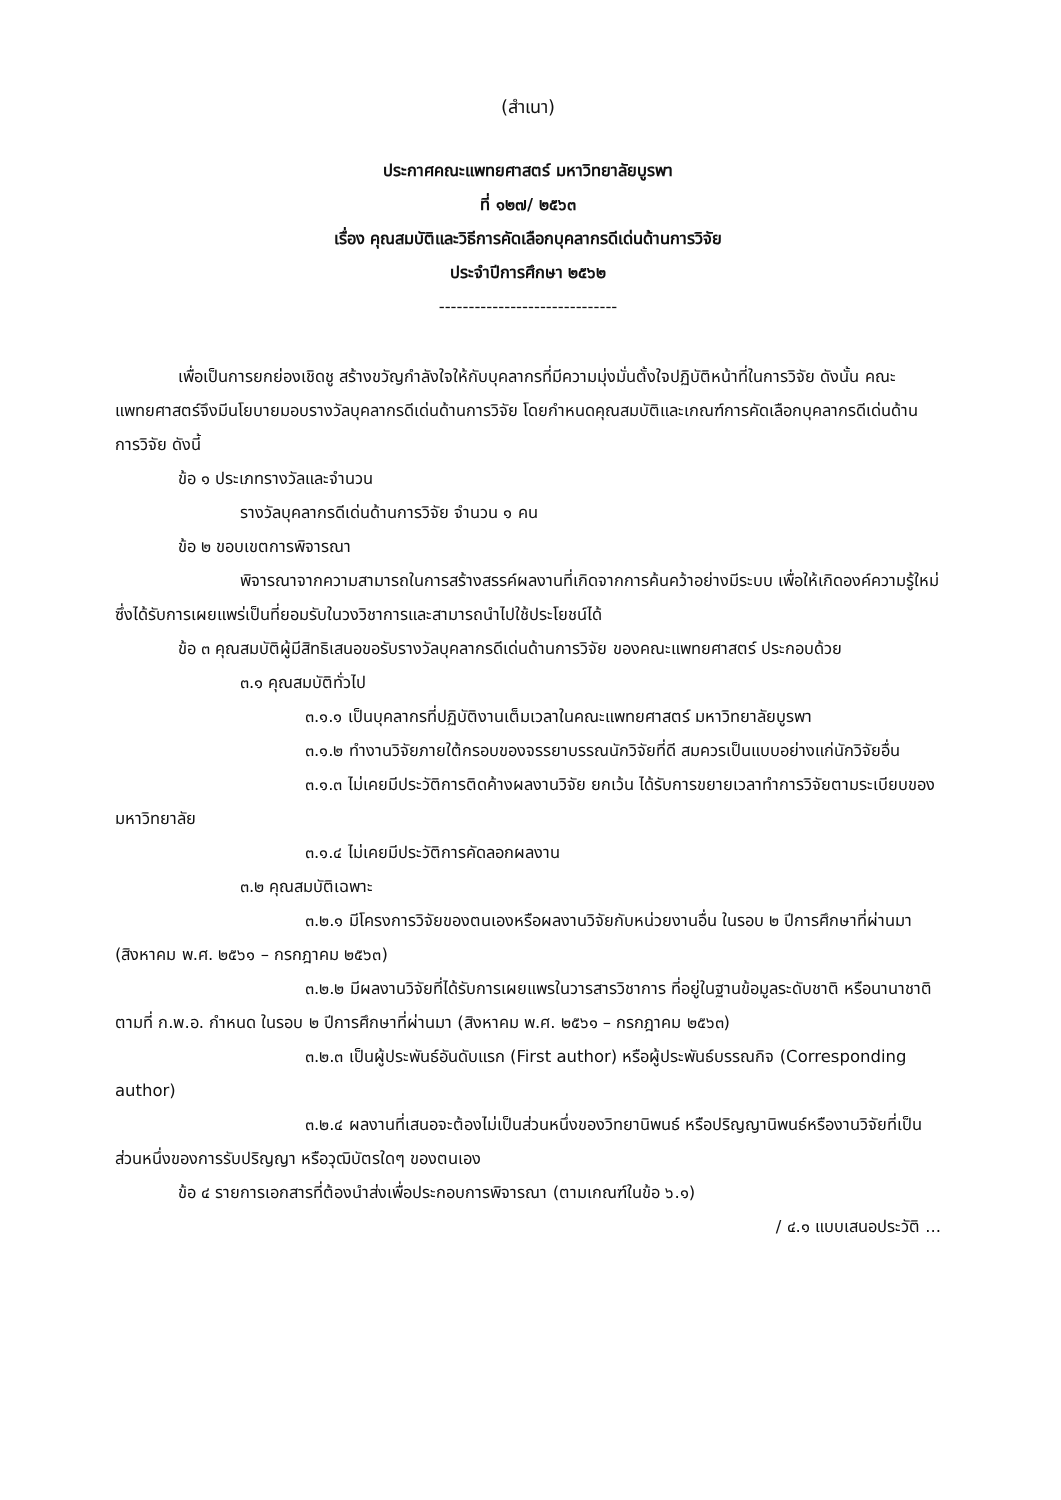(สำเนา)
ประกาศคณะแพทยศาสตร์ มหาวิทยาลัยบูรพา
ที่ ๑๒๗/ ๒๕๖๓
เรื่อง คุณสมบัติและวิธีการคัดเลือกบุคลากรดีเด่นด้านการวิจัย
ประจำปีการศึกษา ๒๕๖๒
------------------------------
เพื่อเป็นการยกย่องเชิดชู สร้างขวัญกำลังใจให้กับบุคลากรที่มีความมุ่งมั่นตั้งใจปฏิบัติหน้าที่ในการวิจัย ดังนั้น คณะแพทยศาสตร์จึงมีนโยบายมอบรางวัลบุคลากรดีเด่นด้านการวิจัย โดยกำหนดคุณสมบัติและเกณฑ์การคัดเลือกบุคลากรดีเด่นด้านการวิจัย ดังนี้
ข้อ ๑ ประเภทรางวัลและจำนวน
รางวัลบุคลากรดีเด่นด้านการวิจัย จำนวน ๑ คน
ข้อ ๒ ขอบเขตการพิจารณา
พิจารณาจากความสามารถในการสร้างสรรค์ผลงานที่เกิดจากการค้นคว้าอย่างมีระบบ เพื่อให้เกิดองค์ความรู้ใหม่ ซึ่งได้รับการเผยแพร่เป็นที่ยอมรับในวงวิชาการและสามารถนำไปใช้ประโยชน์ได้
ข้อ ๓ คุณสมบัติผู้มีสิทธิเสนอขอรับรางวัลบุคลากรดีเด่นด้านการวิจัย ของคณะแพทยศาสตร์ ประกอบด้วย
๓.๑ คุณสมบัติทั่วไป
๓.๑.๑ เป็นบุคลากรที่ปฏิบัติงานเต็มเวลาในคณะแพทยศาสตร์ มหาวิทยาลัยบูรพา
๓.๑.๒ ทำงานวิจัยภายใต้กรอบของจรรยาบรรณนักวิจัยที่ดี สมควรเป็นแบบอย่างแก่นักวิจัยอื่น
๓.๑.๓ ไม่เคยมีประวัติการติดค้างผลงานวิจัย ยกเว้น ได้รับการขยายเวลาทำการวิจัยตามระเบียบของมหาวิทยาลัย
๓.๑.๔ ไม่เคยมีประวัติการคัดลอกผลงาน
๓.๒ คุณสมบัติเฉพาะ
๓.๒.๑ มีโครงการวิจัยของตนเองหรือผลงานวิจัยกับหน่วยงานอื่น ในรอบ ๒ ปีการศึกษาที่ผ่านมา (สิงหาคม พ.ศ. ๒๕๖๑ – กรกฎาคม ๒๕๖๓)
๓.๒.๒ มีผลงานวิจัยที่ได้รับการเผยแพรในวารสารวิชาการ ที่อยู่ในฐานข้อมูลระดับชาติ หรือนานาชาติตามที่ ก.พ.อ. กำหนด ในรอบ ๒ ปีการศึกษาที่ผ่านมา (สิงหาคม พ.ศ. ๒๕๖๑ – กรกฎาคม ๒๕๖๓)
๓.๒.๓ เป็นผู้ประพันธ์อันดับแรก (First author) หรือผู้ประพันธ์บรรณกิจ (Corresponding author)
๓.๒.๔ ผลงานที่เสนอจะต้องไม่เป็นส่วนหนึ่งของวิทยานิพนธ์ หรือปริญญานิพนธ์หรืองานวิจัยที่เป็นส่วนหนึ่งของการรับปริญญา หรือวุฒิบัตรใดๆ ของตนเอง
ข้อ ๔ รายการเอกสารที่ต้องนำส่งเพื่อประกอบการพิจารณา (ตามเกณฑ์ในข้อ ๖.๑)
/ ๔.๑ แบบเสนอประวัติ ...